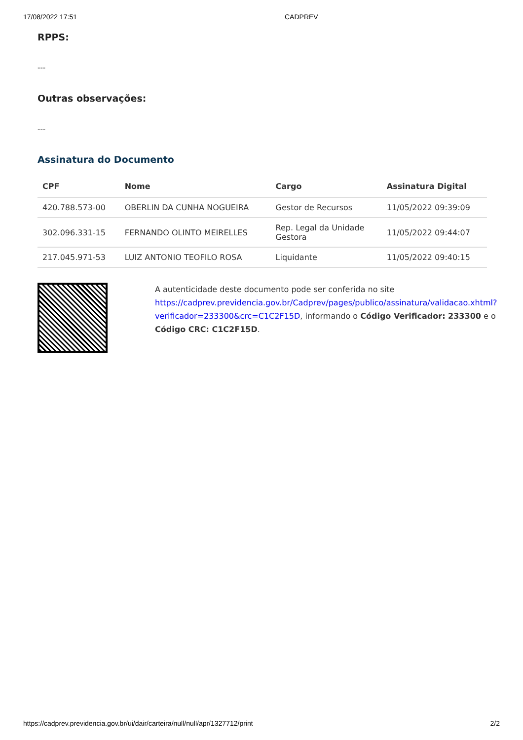17/08/2022 17:51 CADPREV
RPPS:
---
Outras observações:
---
Assinatura do Documento
| CPF | Nome | Cargo | Assinatura Digital |
| --- | --- | --- | --- |
| 420.788.573-00 | OBERLIN DA CUNHA NOGUEIRA | Gestor de Recursos | 11/05/2022 09:39:09 |
| 302.096.331-15 | FERNANDO OLINTO MEIRELLES | Rep. Legal da Unidade Gestora | 11/05/2022 09:44:07 |
| 217.045.971-53 | LUIZ ANTONIO TEOFILO ROSA | Liquidante | 11/05/2022 09:40:15 |
A autenticidade deste documento pode ser conferida no site https://cadprev.previdencia.gov.br/Cadprev/pages/publico/assinatura/validacao.xhtml?verificador=233300&crc=C1C2F15D, informando o Código Verificador: 233300 e o Código CRC: C1C2F15D.
https://cadprev.previdencia.gov.br/ui/dair/carteira/null/null/apr/1327712/print 2/2